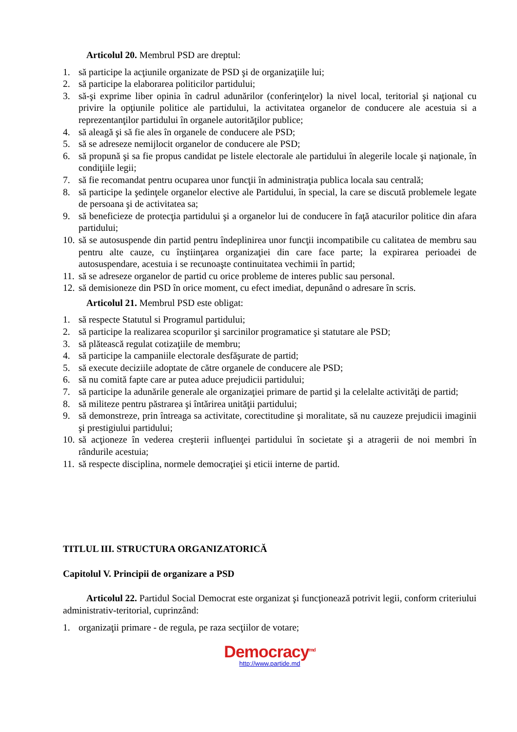Articolul 20. Membrul PSD are dreptul:
1. să participe la acţiunile organizate de PSD şi de organizaţiile lui;
2. să participe la elaborarea politicilor partidului;
3. să-şi exprime liber opinia în cadrul adunărilor (conferinţelor) la nivel local, teritorial şi naţional cu privire la opţiunile politice ale partidului, la activitatea organelor de conducere ale acestuia si a reprezentanţilor partidului în organele autorităţilor publice;
4. să aleagă şi să fie ales în organele de conducere ale PSD;
5. să se adreseze nemijlocit organelor de conducere ale PSD;
6. să propună şi sa fie propus candidat pe listele electorale ale partidului în alegerile locale şi naţionale, în condiţiile legii;
7. să fie recomandat pentru ocuparea unor funcţii în administraţia publica locala sau centrală;
8. să participe la şedinţele organelor elective ale Partidului, în special, la care se discută problemele legate de persoana şi de activitatea sa;
9. să beneficieze de protecţia partidului şi a organelor lui de conducere în faţă atacurilor politice din afara partidului;
10. să se autosuspende din partid pentru îndeplinirea unor funcţii incompatibile cu calitatea de membru sau pentru alte cauze, cu înştiinţarea organizaţiei din care face parte; la expirarea perioadei de autosuspendare, acestuia i se recunoaşte continuitatea vechimii în partid;
11. să se adreseze organelor de partid cu orice probleme de interes public sau personal.
12. să demisioneze din PSD în orice moment, cu efect imediat, depunând o adresare în scris.
Articolul 21. Membrul PSD este obligat:
1. să respecte Statutul si Programul partidului;
2. să participe la realizarea scopurilor şi sarcinilor programatice şi statutare ale PSD;
3. să plătească regulat cotizaţiile de membru;
4. să participe la campaniile electorale desfăşurate de partid;
5. să execute deciziile adoptate de către organele de conducere ale PSD;
6. să nu comită fapte care ar putea aduce prejudicii partidului;
7. să participe la adunările generale ale organizaţiei primare de partid şi la celelalte activităţi de partid;
8. să militeze pentru păstrarea şi întărirea unităţii partidului;
9. să demonstreze, prin întreaga sa activitate, corectitudine şi moralitate, să nu cauzeze prejudicii imaginii şi prestigiului partidului;
10. să acţioneze în vederea creşterii influenţei partidului în societate şi a atragerii de noi membri în rândurile acestuia;
11. să respecte disciplina, normele democraţiei şi eticii interne de partid.
TITLUL III. STRUCTURA ORGANIZATORICĂ
Capitolul V. Principii de organizare a PSD
Articolul 22. Partidul Social Democrat este organizat şi funcţionează potrivit legii, conform criteriului administrativ-teritorial, cuprinzând:
1. organizaţii primare - de regula, pe raza secţiilor de votare;
Democracy<sup>md</sup>
http://www.partide.md